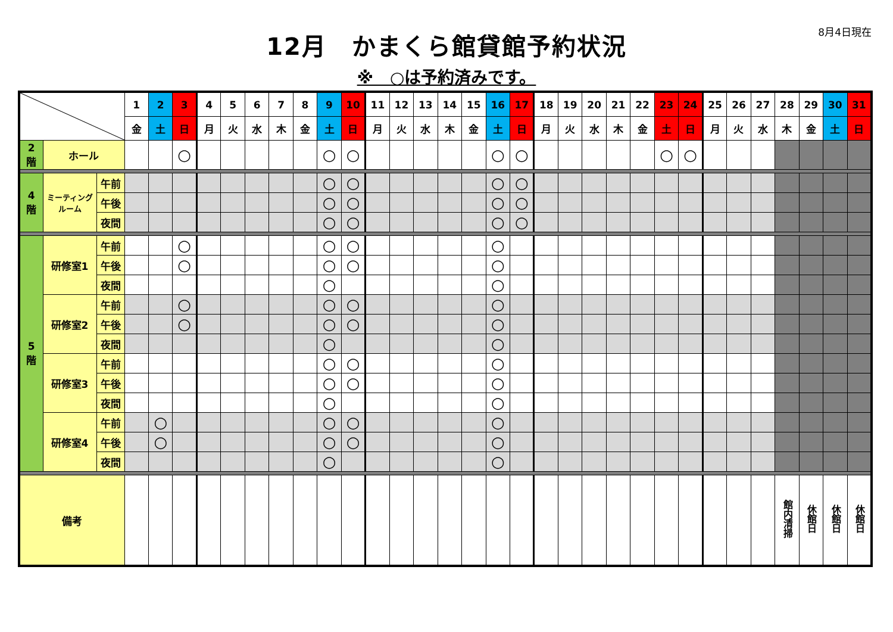8月4日現在
12月　かまくら館貸館予約状況
※　○は予約済みです。
| | | | 1 | 2 | 3 | 4 | 5 | 6 | 7 | 8 | 9 | 10 | 11 | 12 | 13 | 14 | 15 | 16 | 17 | 18 | 19 | 20 | 21 | 22 | 23 | 24 | 25 | 26 | 27 | 28 | 29 | 30 | 31 |
| --- | --- | --- | --- | --- | --- | --- | --- | --- | --- | --- | --- | --- | --- | --- | --- | --- | --- | --- | --- | --- | --- | --- | --- | --- | --- | --- | --- | --- | --- | --- | --- | --- | --- |
| | | | 金 | 土 | 日 | 月 | 火 | 水 | 木 | 金 | 土 | 日 | 月 | 火 | 水 | 木 | 金 | 土 | 日 | 月 | 火 | 水 | 木 | 金 | 土 | 日 | 月 | 火 | 水 | 木 | 金 | 土 | 日 |
| 2 階 | ホール | | | | ○ | | | | | | ○ | ○ | | | | | | ○ | ○ | | | | | | ○ | ○ | | | | | | | |
| 4 階 | ミーティング ルーム | 午前 | | | | | | | | | ○ | ○ | | | | | | ○ | ○ | | | | | | | | | | | | | | |
| | | 午後 | | | | | | | | | ○ | ○ | | | | | | ○ | ○ | | | | | | | | | | | | | | |
| | | 夜間 | | | | | | | | | ○ | ○ | | | | | | ○ | ○ | | | | | | | | | | | | | | |
| 5 階 | 研修室1 | 午前 | | | ○ | | | | | | ○ | ○ | | | | | | ○ | | | | | | | | | | | | | | | |
| | | 午後 | | | ○ | | | | | | ○ | ○ | | | | | | ○ | | | | | | | | | | | | | | | |
| | | 夜間 | | | | | | | | | ○ | | | | | | | ○ | | | | | | | | | | | | | | | |
| | 研修室2 | 午前 | | | ○ | | | | | | ○ | ○ | | | | | | ○ | | | | | | | | | | | | | | | |
| | | 午後 | | | ○ | | | | | | ○ | ○ | | | | | | ○ | | | | | | | | | | | | | | | |
| | | 夜間 | | | | | | | | | ○ | | | | | | | ○ | | | | | | | | | | | | | | | |
| | 研修室3 | 午前 | | | | | | | | | ○ | ○ | | | | | | ○ | | | | | | | | | | | | | | | |
| | | 午後 | | | | | | | | | ○ | ○ | | | | | | ○ | | | | | | | | | | | | | | | |
| | | 夜間 | | | | | | | | | ○ | | | | | | | ○ | | | | | | | | | | | | | | | |
| | 研修室4 | 午前 | | ○ | | | | | | | ○ | ○ | | | | | | ○ | | | | | | | | | | | | | | | |
| | | 午後 | | ○ | | | | | | | ○ | ○ | | | | | | ○ | | | | | | | | | | | | | | | |
| | | 夜間 | | | | | | | | | ○ | | | | | | | ○ | | | | | | | | | | | | | | | |
| 備考 | | | | | | | | | | | | | | | | | | | | | | | | | | | | | | 館内清掃 | 休館日 | 休館日 | 休館日 |